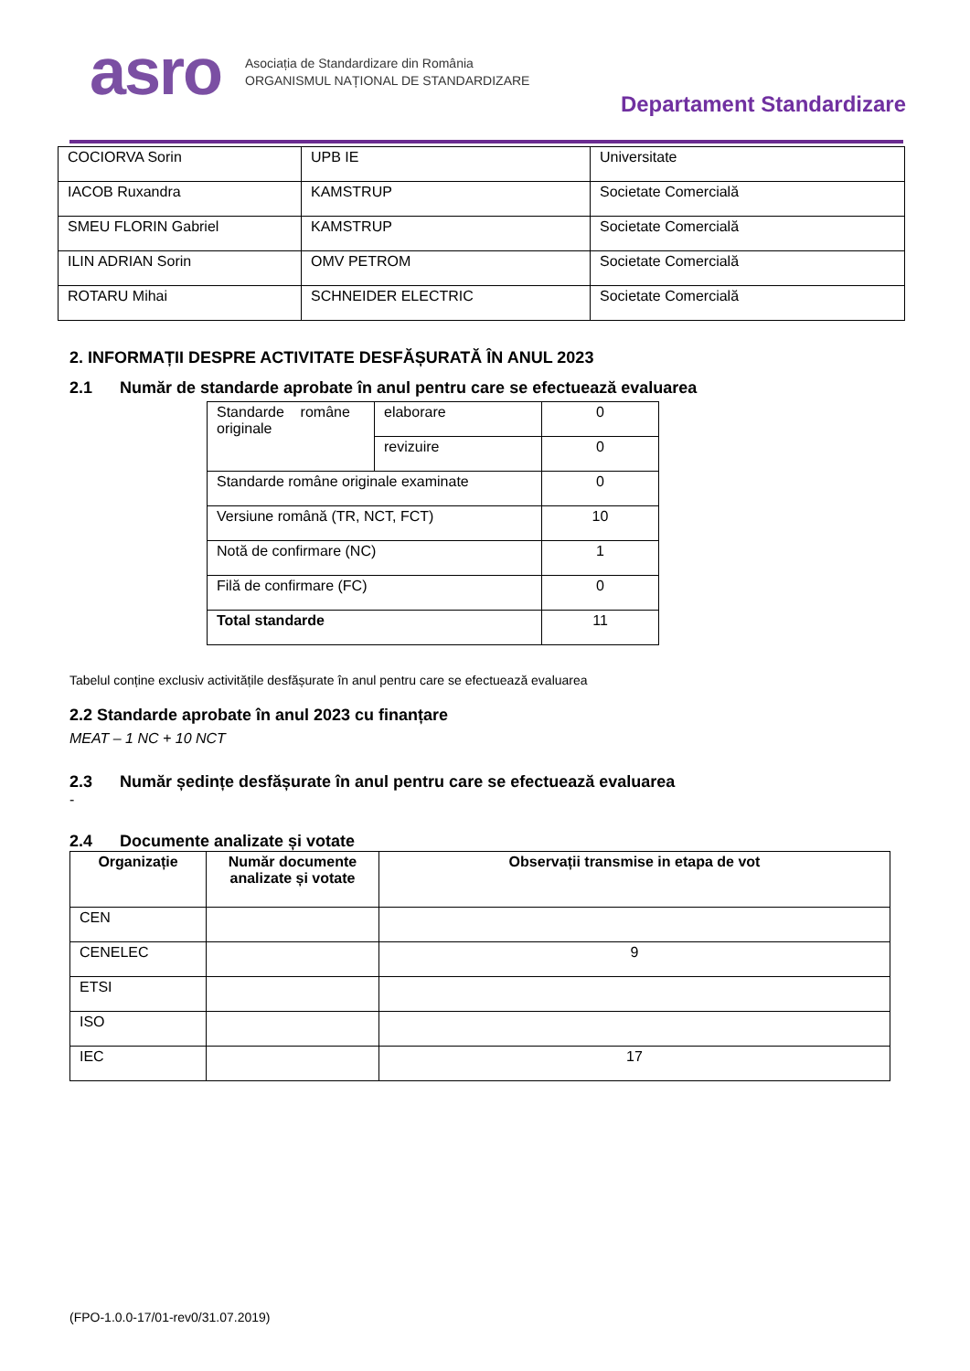asro
Asociația de Standardizare din România
ORGANISMUL NAȚIONAL DE STANDARDIZARE
Departament Standardizare
| COCIORVA Sorin | UPB IE | Universitate |
| IACOB Ruxandra | KAMSTRUP | Societate Comercială |
| SMEU FLORIN Gabriel | KAMSTRUP | Societate Comercială |
| ILIN ADRIAN Sorin | OMV PETROM | Societate Comercială |
| ROTARU Mihai | SCHNEIDER ELECTRIC | Societate Comercială |
2. INFORMAȚII DESPRE ACTIVITATE DESFĂȘURATĂ ÎN ANUL 2023
2.1 Număr de standarde aprobate în anul pentru care se efectuează evaluarea
| Standarde române originale | elaborare | 0 |
| | revizuire | 0 |
| Standarde române originale examinate | | 0 |
| Versiune română (TR, NCT, FCT) | | 10 |
| Notă de confirmare (NC) | | 1 |
| Filă de confirmare (FC) | | 0 |
| Total standarde | | 11 |
Tabelul conține exclusiv activitățile desfășurate în anul pentru care se efectuează evaluarea
2.2 Standarde aprobate în anul 2023 cu finanțare
MEAT – 1 NC + 10 NCT
2.3 Număr ședințe desfășurate în anul pentru care se efectuează evaluarea
-
2.4 Documente analizate și votate
| Organizație | Număr documente analizate și votate | Observații transmise in etapa de vot |
| --- | --- | --- |
| CEN | | |
| CENELEC | | 9 |
| ETSI | | |
| ISO | | |
| IEC | | 17 |
(FPO-1.0.0-17/01-rev0/31.07.2019)